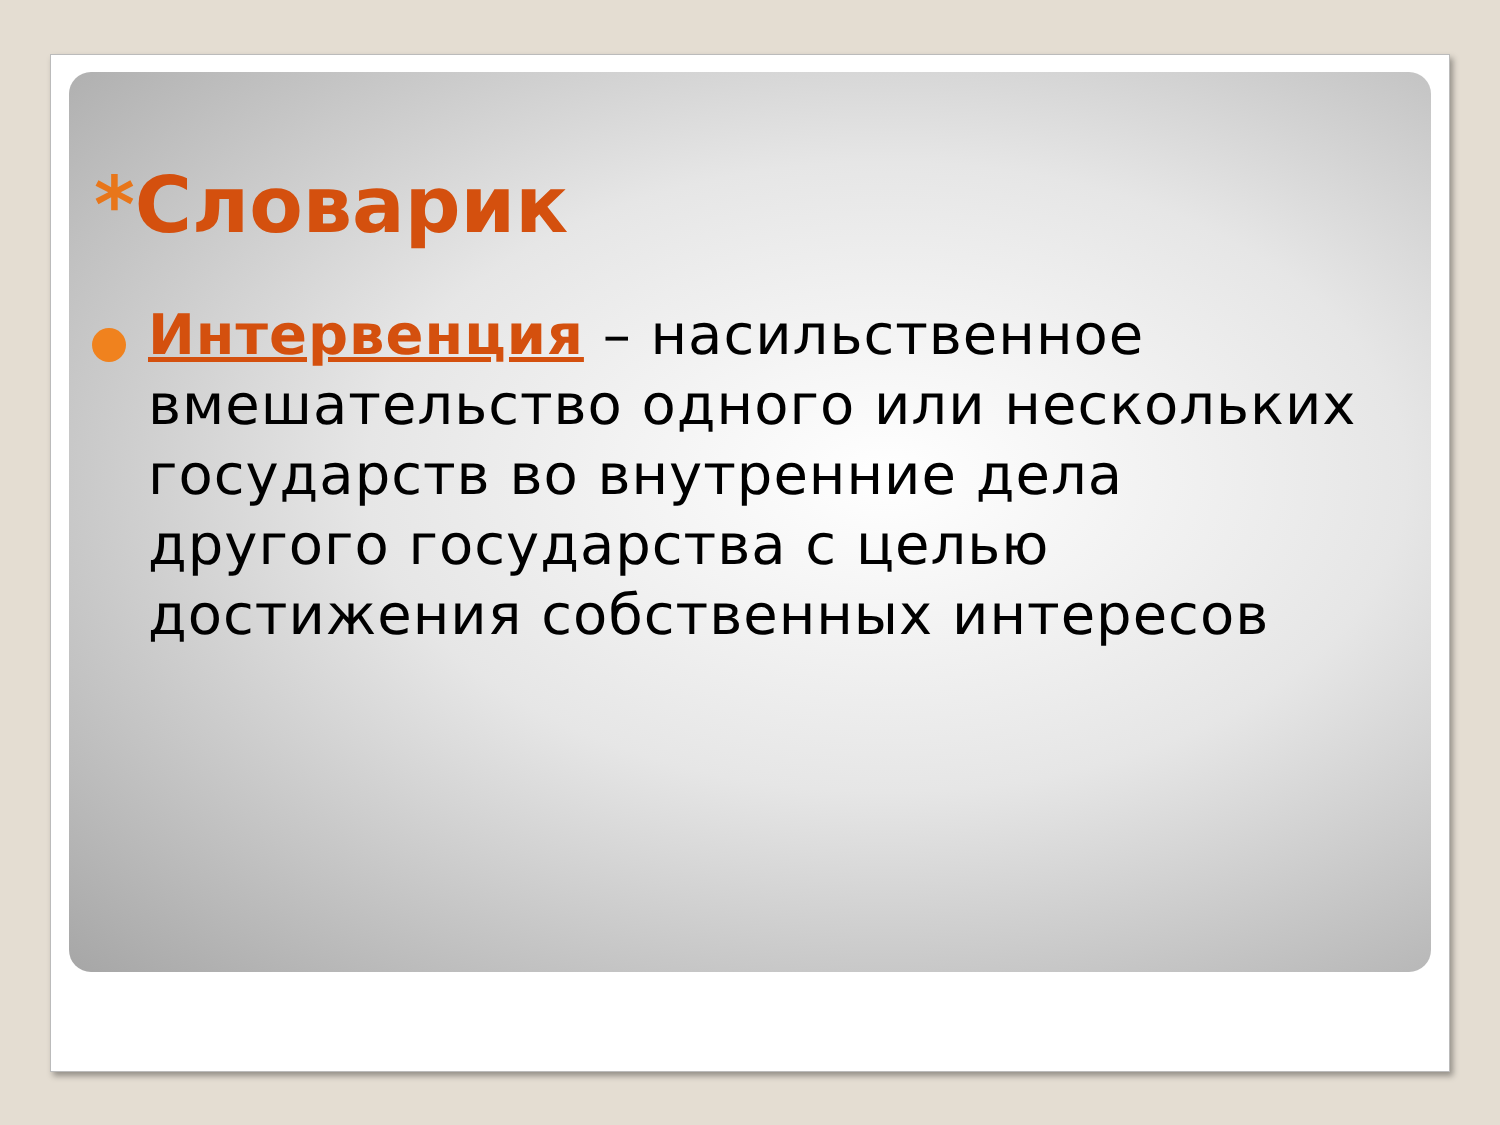*Словарик
Интервенция – насильственное вмешательство одного или нескольких государств во внутренние дела другого государства с целью достижения собственных интересов